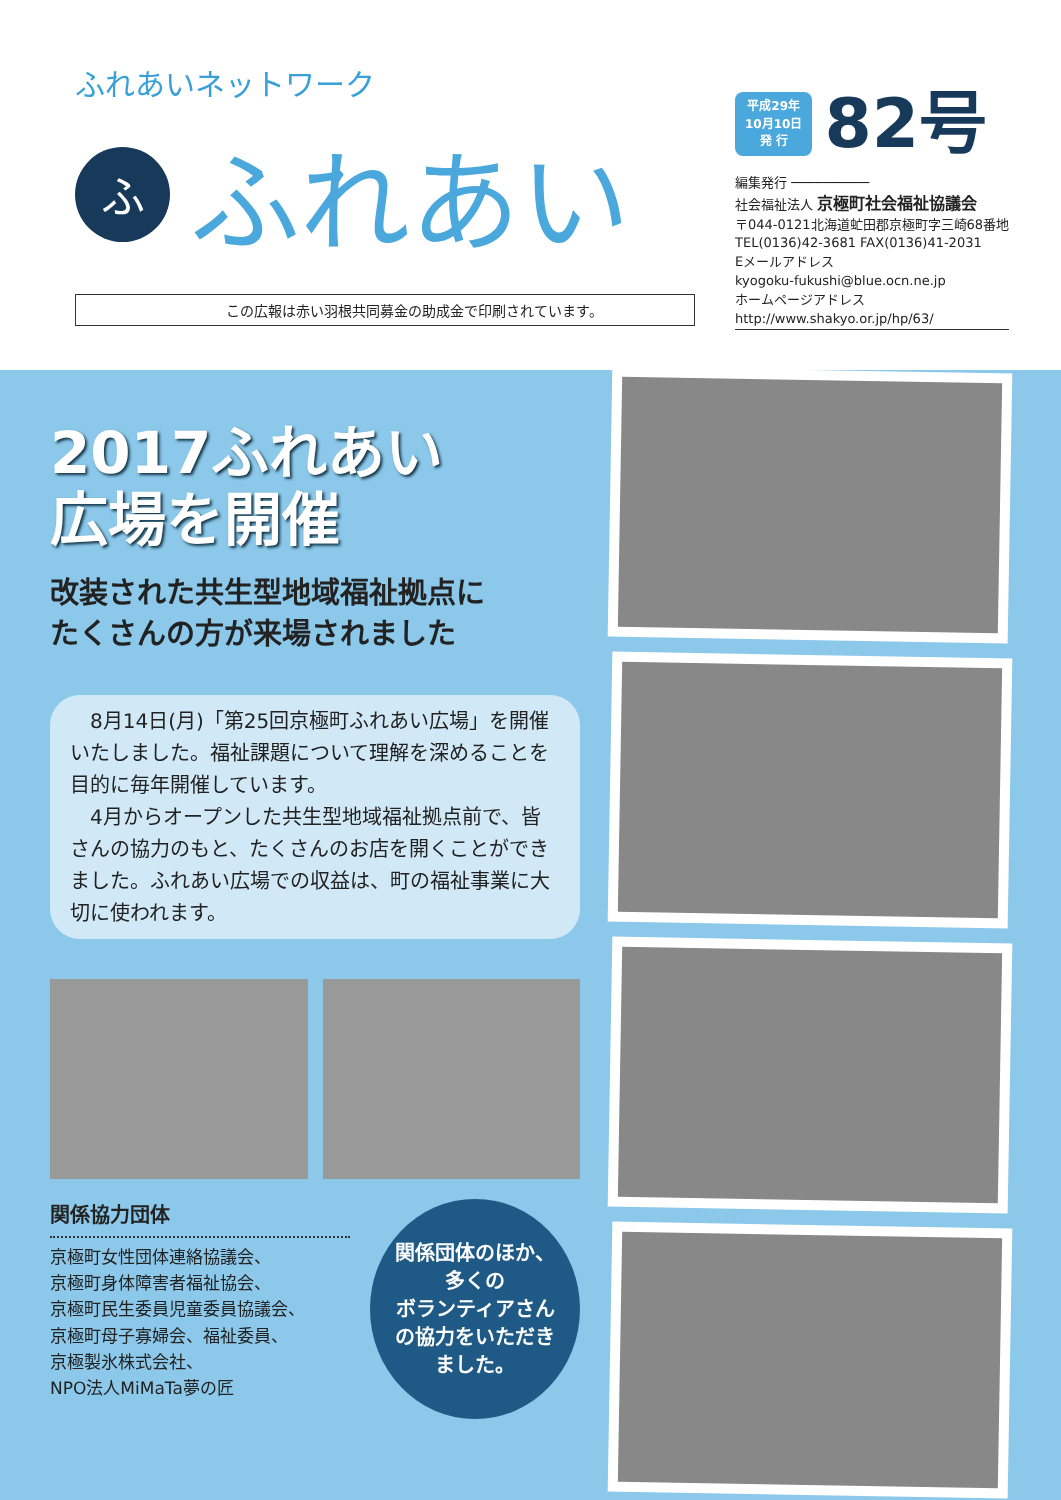ふれあいネットワーク
ふ
ふれあい
この広報は赤い羽根共同募金の助成金で印刷されています。
平成29年
10月10日
発 行
82号
編集発行 ──────────
社会福祉法人 京極町社会福祉協議会
〒044-0121北海道虻田郡京極町字三崎68番地
TEL(0136)42-3681 FAX(0136)41-2031
Eメールアドレス
kyogoku-fukushi@blue.ocn.ne.jp
ホームページアドレス
http://www.shakyo.or.jp/hp/63/
2017ふれあい
広場を開催
改装された共生型地域福祉拠点に
たくさんの方が来場されました
　8月14日(月)「第25回京極町ふれあい広場」を開催いたしました。福祉課題について理解を深めることを目的に毎年開催しています。
　4月からオープンした共生型地域福祉拠点前で、皆さんの協力のもと、たくさんのお店を開くことができました。ふれあい広場での収益は、町の福祉事業に大切に使われます。
関係協力団体
京極町女性団体連絡協議会、
京極町身体障害者福祉協会、
京極町民生委員児童委員協議会、
京極町母子寡婦会、福祉委員、
京極製氷株式会社、
NPO法人MiMaTa夢の匠
関係団体のほか、
多くの
ボランティアさん
の協力をいただき
ました。